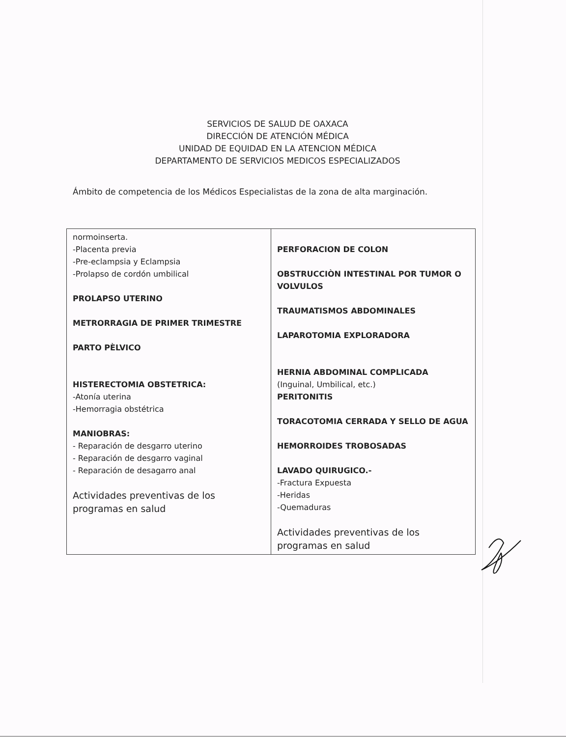SERVICIOS DE SALUD DE OAXACA
DIRECCIÓN DE ATENCIÓN MÉDICA
UNIDAD DE EQUIDAD EN LA ATENCION MÉDICA
DEPARTAMENTO DE SERVICIOS MEDICOS ESPECIALIZADOS
Ámbito de competencia de los Médicos Especialistas de la zona de alta marginación.
| normoinserta. -Placenta previa -Pre-eclampsia y Eclampsia -Prolapso de cordón umbilical PROLAPSO UTERINO METRORRAGIA DE PRIMER TRIMESTRE PARTO PÈLVICO HISTERECTOMIA OBSTETRICA: -Atonía uterina -Hemorragia obstétrica MANIOBRAS: - Reparación de desgarro uterino - Reparación de desgarro vaginal - Reparación de desagarro anal Actividades preventivas de los programas en salud | PERFORACION DE COLON OBSTRUCCIÒN INTESTINAL POR TUMOR O VOLVULOS TRAUMATISMOS ABDOMINALES LAPAROTOMIA EXPLORADORA HERNIA ABDOMINAL COMPLICADA (Inguinal, Umbilical, etc.) PERITONITIS TORACOTOMIA CERRADA Y SELLO DE AGUA HEMORROIDES TROBOSADAS LAVADO QUIRUGICO.- -Fractura Expuesta -Heridas -Quemaduras Actividades preventivas de los programas en salud |